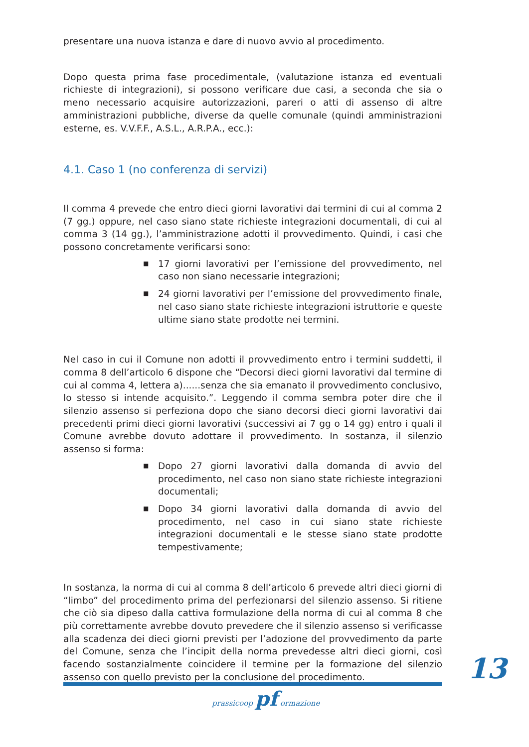presentare una nuova istanza e dare di nuovo avvio al procedimento.
Dopo questa prima fase procedimentale, (valutazione istanza ed eventuali richieste di integrazioni), si possono verificare due casi, a seconda che sia o meno necessario acquisire autorizzazioni, pareri o atti di assenso di altre amministrazioni pubbliche, diverse da quelle comunale (quindi amministrazioni esterne, es. V.V.F.F., A.S.L., A.R.P.A., ecc.):
4.1. Caso 1 (no conferenza di servizi)
Il comma 4 prevede che entro dieci giorni lavorativi dai termini di cui al comma 2 (7 gg.) oppure, nel caso siano state richieste integrazioni documentali, di cui al comma 3 (14 gg.), l’amministrazione adotti il provvedimento. Quindi, i casi che possono concretamente verificarsi sono:
■ 17 giorni lavorativi per l’emissione del provvedimento, nel caso non siano necessarie integrazioni;
■ 24 giorni lavorativi per l’emissione del provvedimento finale, nel caso siano state richieste integrazioni istruttorie e queste ultime siano state prodotte nei termini.
Nel caso in cui il Comune non adotti il provvedimento entro i termini suddetti, il comma 8 dell’articolo 6 dispone che “Decorsi dieci giorni lavorativi dal termine di cui al comma 4, lettera a)......senza che sia emanato il provvedimento conclusivo, lo stesso si intende acquisito.”. Leggendo il comma sembra poter dire che il silenzio assenso si perfeziona dopo che siano decorsi dieci giorni lavorativi dai precedenti primi dieci giorni lavorativi (successivi ai 7 gg o 14 gg) entro i quali il Comune avrebbe dovuto adottare il provvedimento. In sostanza, il silenzio assenso si forma:
■ Dopo 27 giorni lavorativi dalla domanda di avvio del procedimento, nel caso non siano state richieste integrazioni documentali;
■ Dopo 34 giorni lavorativi dalla domanda di avvio del procedimento, nel caso in cui siano state richieste integrazioni documentali e le stesse siano state prodotte tempestivamente;
In sostanza, la norma di cui al comma 8 dell’articolo 6 prevede altri dieci giorni di “limbo” del procedimento prima del perfezionarsi del silenzio assenso. Si ritiene che ciò sia dipeso dalla cattiva formulazione della norma di cui al comma 8 che più correttamente avrebbe dovuto prevedere che il silenzio assenso si verificasse alla scadenza dei dieci giorni previsti per l’adozione del provvedimento da parte del Comune, senza che l’incipit della norma prevedesse altri dieci giorni, così facendo sostanzialmente coincidere il termine per la formazione del silenzio assenso con quello previsto per la conclusione del procedimento.
13
prassicoop pf ormazione